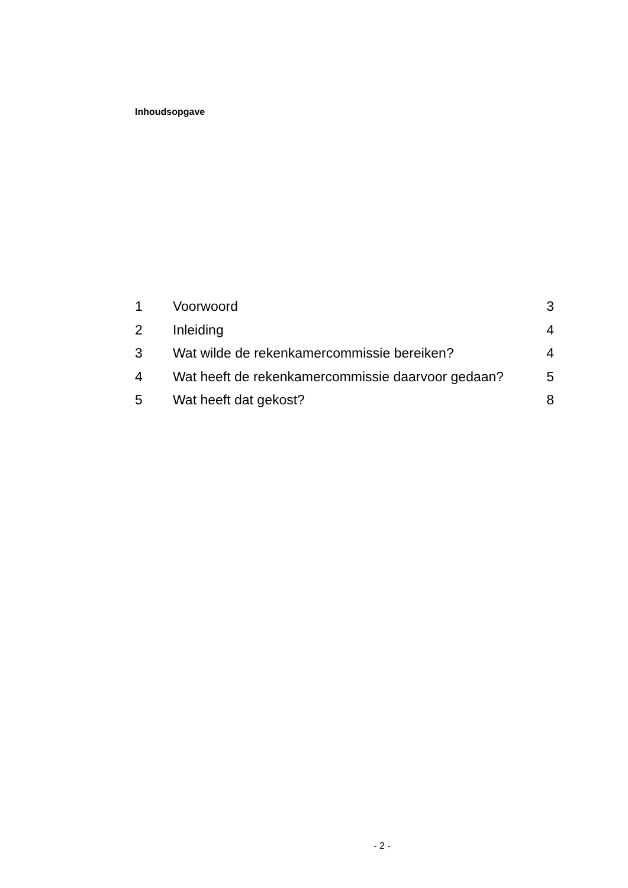Inhoudsopgave
1 Voorwoord 3
2 Inleiding 4
3 Wat wilde de rekenkamercommissie bereiken? 4
4 Wat heeft de rekenkamercommissie daarvoor gedaan? 5
5 Wat heeft dat gekost? 8
- 2 -